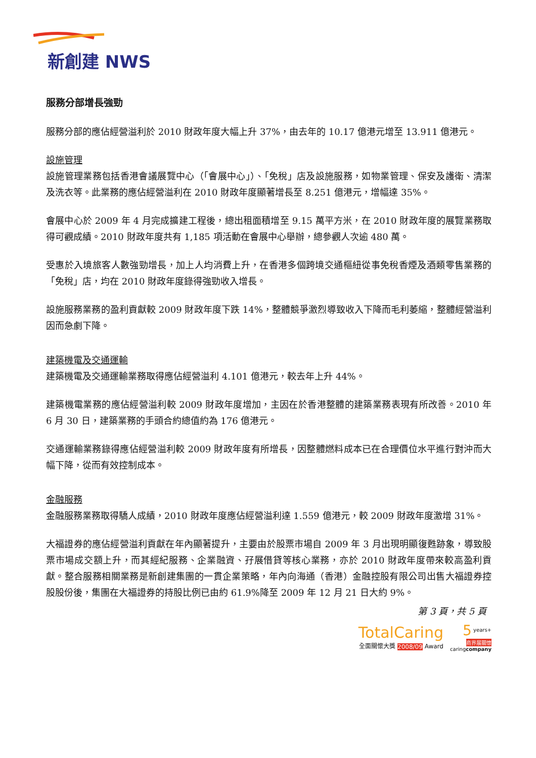新創建 NWS
服務分部增長強勁
服務分部的應佔經營溢利於 2010 財政年度大幅上升 37%，由去年的 10.17 億港元增至 13.911 億港元。
設施管理
設施管理業務包括香港會議展覽中心（「會展中心」）、「免稅」店及設施服務，如物業管理、保安及護衛、清潔及洗衣等。此業務的應佔經營溢利在 2010 財政年度顯著增長至 8.251 億港元，增幅達 35%。
會展中心於 2009 年 4 月完成擴建工程後，總出租面積增至 9.15 萬平方米，在 2010 財政年度的展覽業務取得可觀成績。2010 財政年度共有 1,185 項活動在會展中心舉辦，總參觀人次逾 480 萬。
受惠於入境旅客人數強勁增長，加上人均消費上升，在香港多個跨境交通樞紐從事免稅香煙及酒類零售業務的「免稅」店，均在 2010 財政年度錄得強勁收入增長。
設施服務業務的盈利貢獻較 2009 財政年度下跌 14%，整體競爭激烈導致收入下降而毛利萎縮，整體經營溢利因而急劇下降。
建築機電及交通運輸
建築機電及交通運輸業務取得應佔經營溢利 4.101 億港元，較去年上升 44%。
建築機電業務的應佔經營溢利較 2009 財政年度增加，主因在於香港整體的建築業務表現有所改善。2010 年 6 月 30 日，建築業務的手頭合約總值約為 176 億港元。
交通運輸業務錄得應佔經營溢利較 2009 財政年度有所增長，因整體燃料成本已在合理價位水平進行對沖而大幅下降，從而有效控制成本。
金融服務
金融服務業務取得驕人成績，2010 財政年度應佔經營溢利達 1.559 億港元，較 2009 財政年度激增 31%。
大福證券的應佔經營溢利貢獻在年內顯著提升，主要由於股票市場自 2009 年 3 月出現明顯復甦跡象，導致股票市場成交額上升，而其經紀服務、企業融資、孖展借貸等核心業務，亦於 2010 財政年度帶來較高盈利貢獻。整合服務相關業務是新創建集團的一貫企業策略，年內向海通（香港）金融控股有限公司出售大福證券控股股份後，集團在大福證券的持股比例已由約 61.9%降至 2009 年 12 月 21 日大約 9%。
第 3 頁，共 5 頁
TotalCaring
全面關懷大獎 2008/09 Award 5 years+
商界展關懷
caringcompany